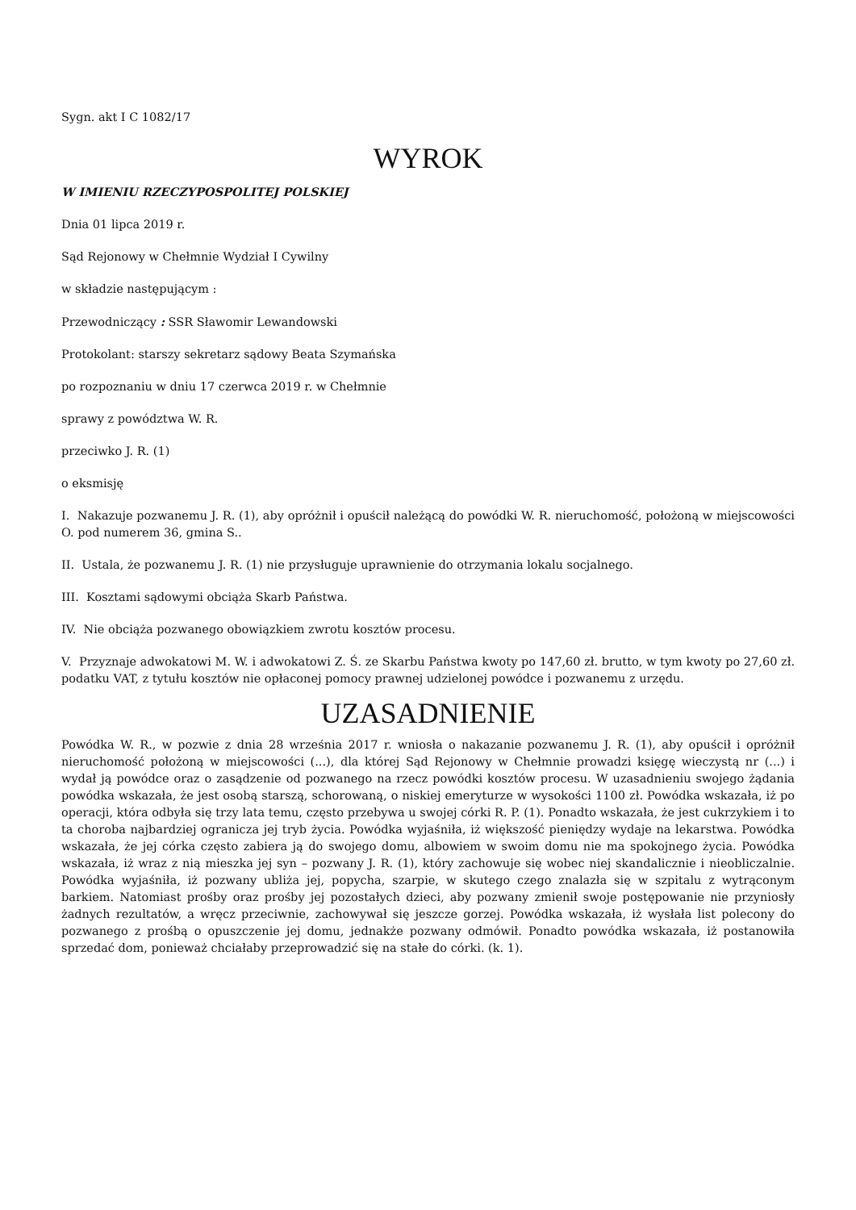Sygn. akt I C 1082/17
WYROK
W IMIENIU RZECZYPOSPOLITEJ POLSKIEJ
Dnia 01 lipca 2019 r.
Sąd Rejonowy w Chełmnie Wydział I Cywilny
w składzie następującym :
Przewodniczący : SSR Sławomir Lewandowski
Protokolant: starszy sekretarz sądowy Beata Szymańska
po rozpoznaniu w dniu 17 czerwca 2019 r. w Chełmnie
sprawy z powództwa W. R.
przeciwko J. R. (1)
o eksmisję
I. Nakazuje pozwanemu J. R. (1), aby opróżnił i opuścił należącą do powódki W. R. nieruchomość, położoną w miejscowości O. pod numerem 36, gmina S..
II. Ustala, że pozwanemu J. R. (1) nie przysługuje uprawnienie do otrzymania lokalu socjalnego.
III. Kosztami sądowymi obciąża Skarb Państwa.
IV. Nie obciąża pozwanego obowiązkiem zwrotu kosztów procesu.
V. Przyznaje adwokatowi M. W. i adwokatowi Z. Ś. ze Skarbu Państwa kwoty po 147,60 zł. brutto, w tym kwoty po 27,60 zł. podatku VAT, z tytułu kosztów nie opłaconej pomocy prawnej udzielonej powódce i pozwanemu z urzędu.
UZASADNIENIE
Powódka W. R., w pozwie z dnia 28 września 2017 r. wniosła o nakazanie pozwanemu J. R. (1), aby opuścił i opróżnił nieruchomość położoną w miejscowości (...), dla której Sąd Rejonowy w Chełmnie prowadzi księgę wieczystą nr (...) i wydał ją powódce oraz o zasądzenie od pozwanego na rzecz powódki kosztów procesu. W uzasadnieniu swojego żądania powódka wskazała, że jest osobą starszą, schorowaną, o niskiej emeryturze w wysokości 1100 zł. Powódka wskazała, iż po operacji, która odbyła się trzy lata temu, często przebywa u swojej córki R. P. (1). Ponadto wskazała, że jest cukrzykiem i to ta choroba najbardziej ogranicza jej tryb życia. Powódka wyjaśniła, iż większość pieniędzy wydaje na lekarstwa. Powódka wskazała, że jej córka często zabiera ją do swojego domu, albowiem w swoim domu nie ma spokojnego życia. Powódka wskazała, iż wraz z nią mieszka jej syn – pozwany J. R. (1), który zachowuje się wobec niej skandalicznie i nieobliczalnie. Powódka wyjaśniła, iż pozwany ubliża jej, popycha, szarpie, w skutego czego znalazła się w szpitalu z wytrąconym barkiem. Natomiast prośby oraz prośby jej pozostałych dzieci, aby pozwany zmienił swoje postępowanie nie przyniosły żadnych rezultatów, a wręcz przeciwnie, zachowywał się jeszcze gorzej. Powódka wskazała, iż wysłała list polecony do pozwanego z prośbą o opuszczenie jej domu, jednakże pozwany odmówił. Ponadto powódka wskazała, iż postanowiła sprzedać dom, ponieważ chciałaby przeprowadzić się na stałe do córki. (k. 1).